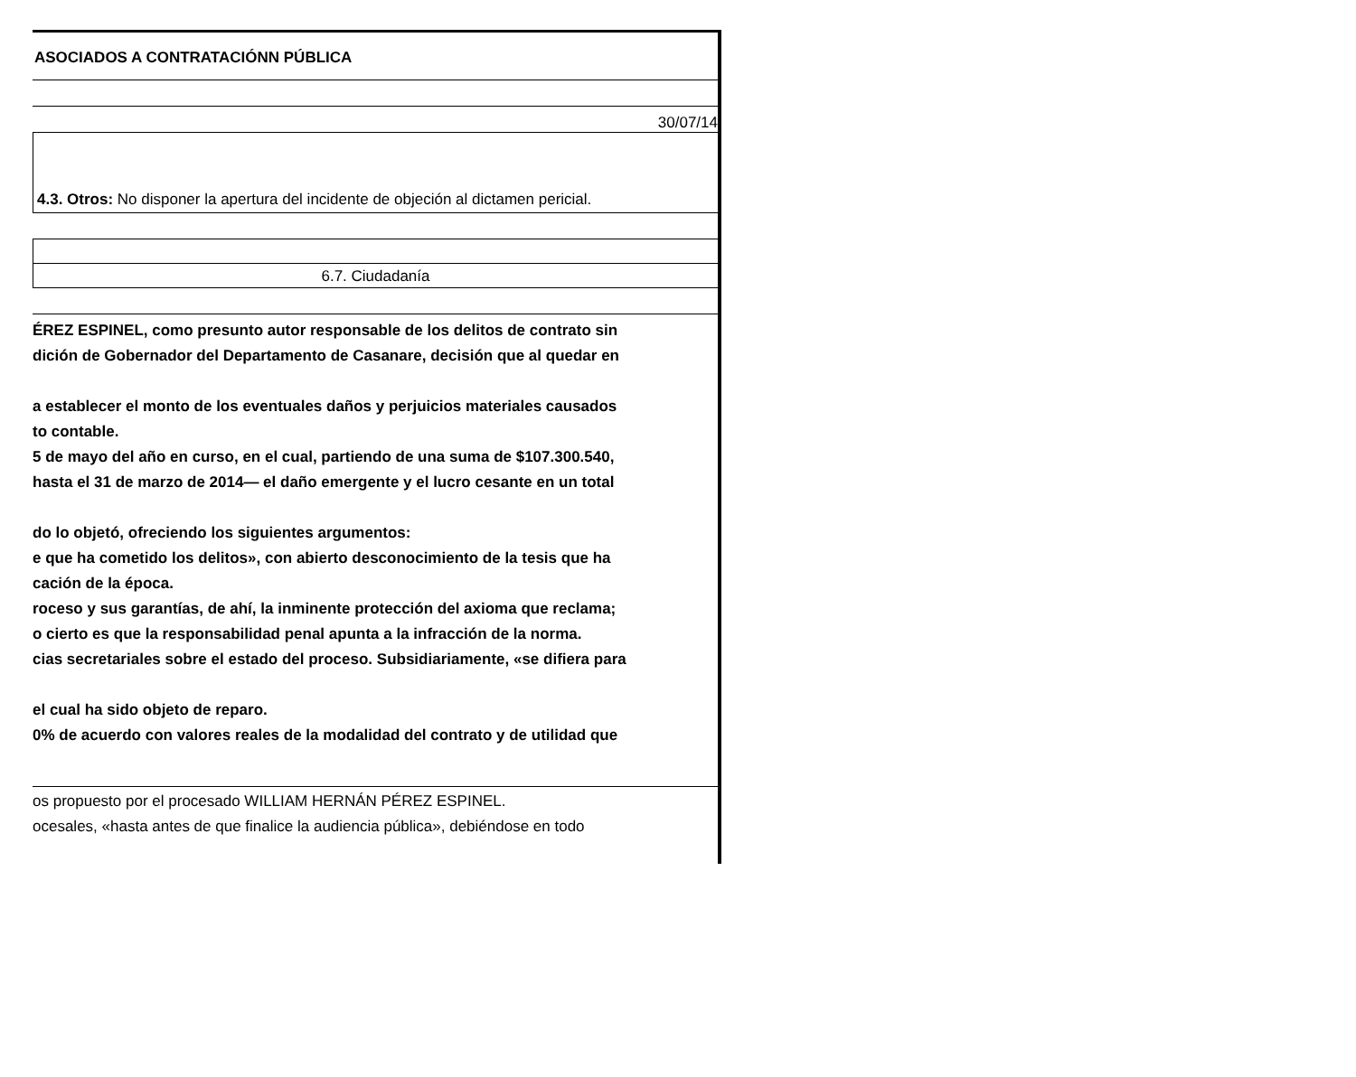ASOCIADOS A CONTRATACIÓNN PÚBLICA
30/07/14
4.3. Otros: No disponer la apertura del incidente de objeción al dictamen pericial.
6.7. Ciudadanía
ÉREZ ESPINEL, como presunto autor responsable de los delitos de contrato sin
dición de Gobernador del Departamento de Casanare, decisión que al quedar en
a establecer el monto de los eventuales daños y perjuicios materiales causados
to contable.
5 de mayo del año en curso, en el cual, partiendo de una suma de $107.300.540,
hasta el 31 de marzo de 2014— el daño emergente y el lucro cesante en un total
do lo objetó, ofreciendo los siguientes argumentos:
e que ha cometido los delitos», con abierto desconocimiento de la tesis que ha
cación de la época.
roceso y sus garantías, de ahí, la inminente protección del axioma que reclama;
o cierto es que la responsabilidad penal apunta a la infracción de la norma.
cias secretariales sobre el estado del proceso. Subsidiariamente, «se difiera para
el cual ha sido objeto de reparo.
0% de acuerdo con valores reales de la modalidad del contrato y de utilidad que
os propuesto por el procesado WILLIAM HERNÁN PÉREZ ESPINEL.
ocesales, «hasta antes de que finalice la audiencia pública», debiéndose en todo